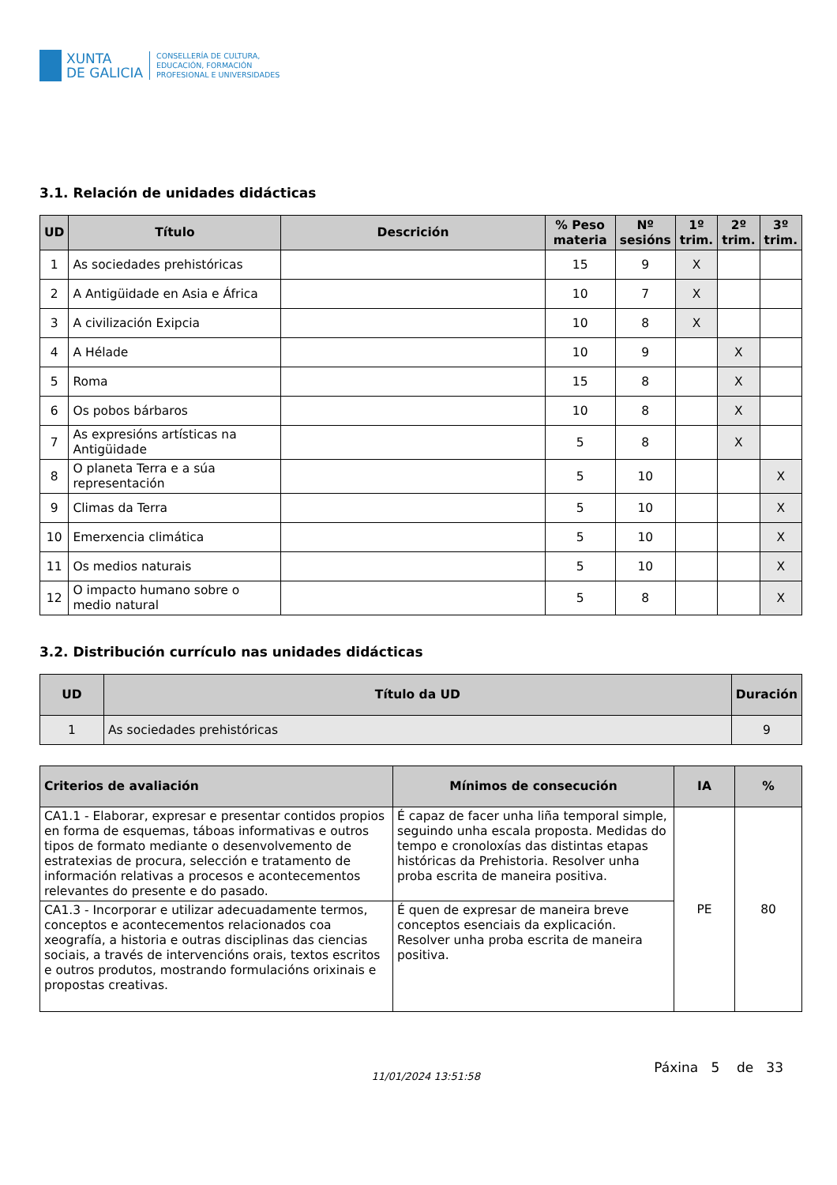XUNTA
DE GALICIA
CONSELLERÍA DE CULTURA,
EDUCACIÓN, FORMACIÓN
PROFESIONAL E UNIVERSIDADES
3.1. Relación de unidades didácticas
| UD | Título | Descrición | % Peso materia | Nº sesións | 1º trim. | 2º trim. | 3º trim. |
| --- | --- | --- | --- | --- | --- | --- | --- |
| 1 | As sociedades prehistóricas | | 15 | 9 | X | | |
| 2 | A Antigüidade en Asia e África | | 10 | 7 | X | | |
| 3 | A civilización Exipcia | | 10 | 8 | X | | |
| 4 | A Hélade | | 10 | 9 | | X | |
| 5 | Roma | | 15 | 8 | | X | |
| 6 | Os pobos bárbaros | | 10 | 8 | | X | |
| 7 | As expresións artísticas na Antigüidade | | 5 | 8 | | X | |
| 8 | O planeta Terra e a súa representación | | 5 | 10 | | | X |
| 9 | Climas da Terra | | 5 | 10 | | | X |
| 10 | Emerxencia climática | | 5 | 10 | | | X |
| 11 | Os medios naturais | | 5 | 10 | | | X |
| 12 | O impacto humano sobre o medio natural | | 5 | 8 | | | X |
3.2. Distribución currículo nas unidades didácticas
| UD | Título da UD | Duración |
| --- | --- | --- |
| 1 | As sociedades prehistóricas | 9 |
| Criterios de avaliación | Mínimos de consecución | IA | % |
| --- | --- | --- | --- |
| CA1.1 - Elaborar, expresar e presentar contidos propios en forma de esquemas, táboas informativas e outros tipos de formato mediante o desenvolvemento de estratexias de procura, selección e tratamento de información relativas a procesos e acontecementos relevantes do presente e do pasado. | É capaz de facer unha liña temporal simple, seguindo unha escala proposta. Medidas do tempo e cronoloxías das distintas etapas históricas da Prehistoria. Resolver unha proba escrita de maneira positiva. | PE | 80 |
| CA1.3 - Incorporar e utilizar adecuadamente termos, conceptos e acontecementos relacionados coa xeografía, a historia e outras disciplinas das ciencias sociais, a través de intervencións orais, textos escritos e outros produtos, mostrando formulacións orixinais e propostas creativas. | É quen de expresar de maneira breve conceptos esenciais da explicación. Resolver unha proba escrita de maneira positiva. | | |
11/01/2024 13:51:58 Páxina 5 de 33